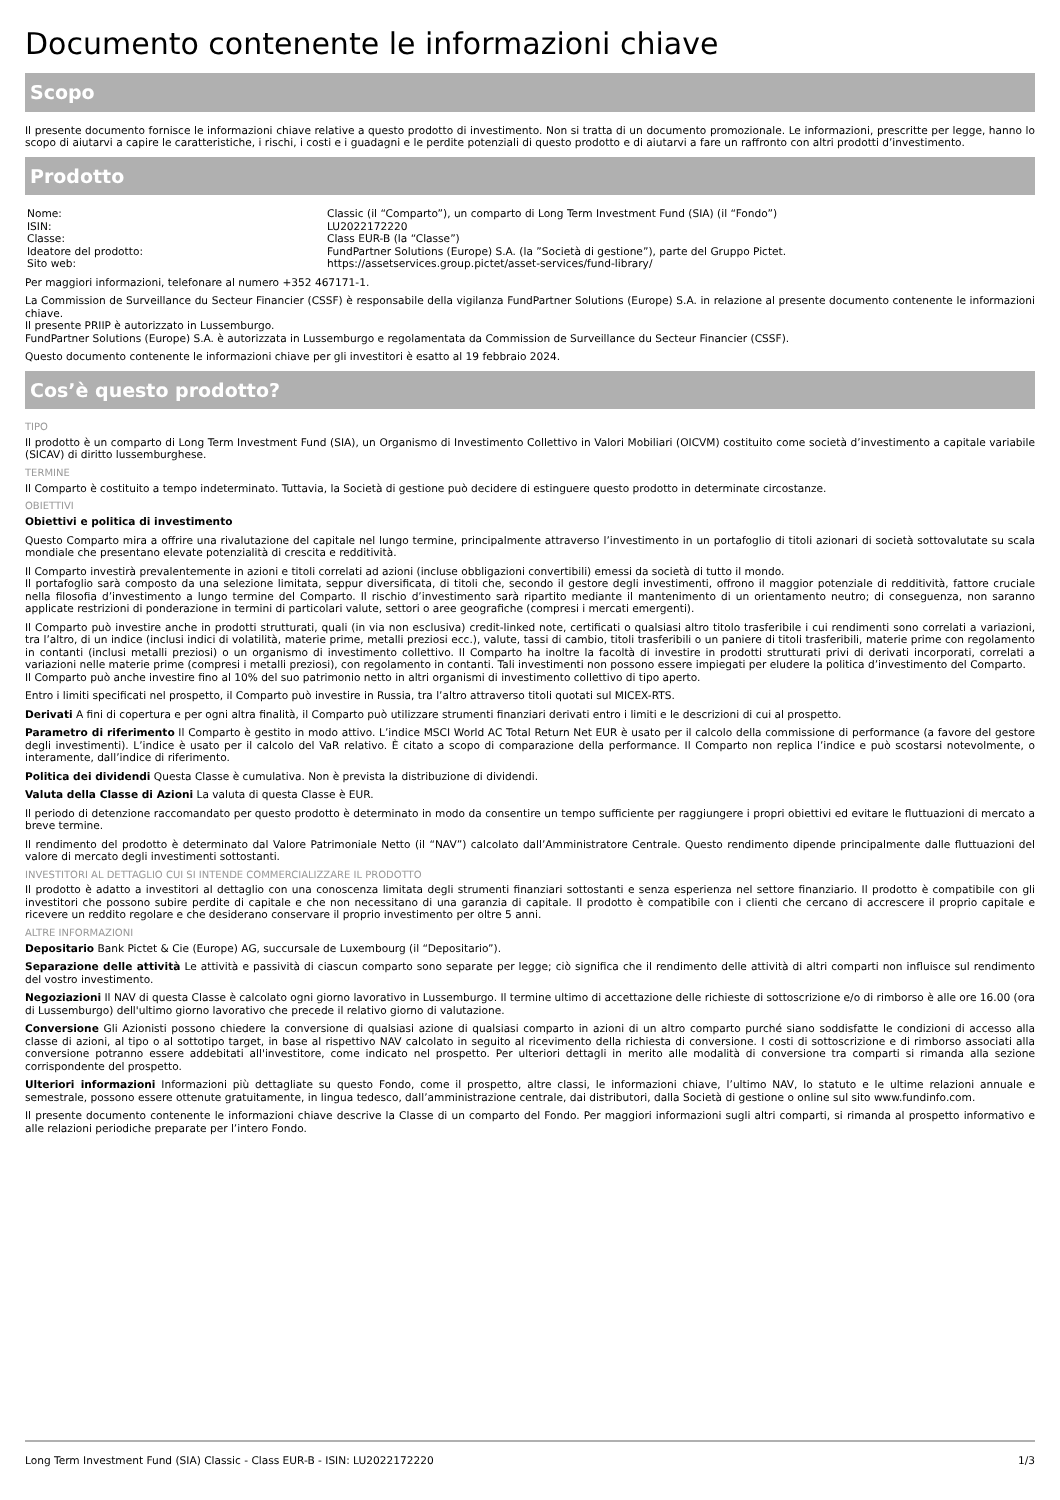Documento contenente le informazioni chiave
Scopo
Il presente documento fornisce le informazioni chiave relative a questo prodotto di investimento. Non si tratta di un documento promozionale. Le informazioni, prescritte per legge, hanno lo scopo di aiutarvi a capire le caratteristiche, i rischi, i costi e i guadagni e le perdite potenziali di questo prodotto e di aiutarvi a fare un raffronto con altri prodotti d’investimento.
Prodotto
| Nome: | Classic (il “Comparto”), un comparto di Long Term Investment Fund (SIA) (il “Fondo”) |
| ISIN: | LU2022172220 |
| Classe: | Class EUR-B (la “Classe”) |
| Ideatore del prodotto: | FundPartner Solutions (Europe) S.A. (la ”Società di gestione”), parte del Gruppo Pictet. |
| Sito web: | https://assetservices.group.pictet/asset-services/fund-library/ |
Per maggiori informazioni, telefonare al numero +352 467171-1.
La Commission de Surveillance du Secteur Financier (CSSF) è responsabile della vigilanza FundPartner Solutions (Europe) S.A. in relazione al presente documento contenente le informazioni chiave.
Il presente PRIIP è autorizzato in Lussemburgo.
FundPartner Solutions (Europe) S.A. è autorizzata in Lussemburgo e regolamentata da Commission de Surveillance du Secteur Financier (CSSF).
Questo documento contenente le informazioni chiave per gli investitori è esatto al 19 febbraio 2024.
Cos’è questo prodotto?
TIPO
Il prodotto è un comparto di Long Term Investment Fund (SIA), un Organismo di Investimento Collettivo in Valori Mobiliari (OICVM) costituito come società d’investimento a capitale variabile (SICAV) di diritto lussemburghese.
TERMINE
Il Comparto è costituito a tempo indeterminato. Tuttavia, la Società di gestione può decidere di estinguere questo prodotto in determinate circostanze.
OBIETTIVI
Obiettivi e politica di investimento
Questo Comparto mira a offrire una rivalutazione del capitale nel lungo termine, principalmente attraverso l’investimento in un portafoglio di titoli azionari di società sottovalutate su scala mondiale che presentano elevate potenzialità di crescita e redditività.
Il Comparto investirà prevalentemente in azioni e titoli correlati ad azioni (incluse obbligazioni convertibili) emessi da società di tutto il mondo.
Il portafoglio sarà composto da una selezione limitata, seppur diversificata, di titoli che, secondo il gestore degli investimenti, offrono il maggior potenziale di redditività, fattore cruciale nella filosofia d’investimento a lungo termine del Comparto. Il rischio d’investimento sarà ripartito mediante il mantenimento di un orientamento neutro; di conseguenza, non saranno applicate restrizioni di ponderazione in termini di particolari valute, settori o aree geografiche (compresi i mercati emergenti).
Il Comparto può investire anche in prodotti strutturati, quali (in via non esclusiva) credit-linked note, certificati o qualsiasi altro titolo trasferibile i cui rendimenti sono correlati a variazioni, tra l’altro, di un indice (inclusi indici di volatilità, materie prime, metalli preziosi ecc.), valute, tassi di cambio, titoli trasferibili o un paniere di titoli trasferibili, materie prime con regolamento in contanti (inclusi metalli preziosi) o un organismo di investimento collettivo. Il Comparto ha inoltre la facoltà di investire in prodotti strutturati privi di derivati incorporati, correlati a variazioni nelle materie prime (compresi i metalli preziosi), con regolamento in contanti. Tali investimenti non possono essere impiegati per eludere la politica d’investimento del Comparto.
Il Comparto può anche investire fino al 10% del suo patrimonio netto in altri organismi di investimento collettivo di tipo aperto.
Entro i limiti specificati nel prospetto, il Comparto può investire in Russia, tra l’altro attraverso titoli quotati sul MICEX-RTS.
Derivati A fini di copertura e per ogni altra finalità, il Comparto può utilizzare strumenti finanziari derivati entro i limiti e le descrizioni di cui al prospetto.
Parametro di riferimento Il Comparto è gestito in modo attivo. L’indice MSCI World AC Total Return Net EUR è usato per il calcolo della commissione di performance (a favore del gestore degli investimenti). L’indice è usato per il calcolo del VaR relativo. È citato a scopo di comparazione della performance. Il Comparto non replica l’indice e può scostarsi notevolmente, o interamente, dall’indice di riferimento.
Politica dei dividendi Questa Classe è cumulativa. Non è prevista la distribuzione di dividendi.
Valuta della Classe di Azioni La valuta di questa Classe è EUR.
Il periodo di detenzione raccomandato per questo prodotto è determinato in modo da consentire un tempo sufficiente per raggiungere i propri obiettivi ed evitare le fluttuazioni di mercato a breve termine.
Il rendimento del prodotto è determinato dal Valore Patrimoniale Netto (il “NAV”) calcolato dall’Amministratore Centrale. Questo rendimento dipende principalmente dalle fluttuazioni del valore di mercato degli investimenti sottostanti.
INVESTITORI AL DETTAGLIO CUI SI INTENDE COMMERCIALIZZARE IL PRODOTTO
Il prodotto è adatto a investitori al dettaglio con una conoscenza limitata degli strumenti finanziari sottostanti e senza esperienza nel settore finanziario. Il prodotto è compatibile con gli investitori che possono subire perdite di capitale e che non necessitano di una garanzia di capitale. Il prodotto è compatibile con i clienti che cercano di accrescere il proprio capitale e ricevere un reddito regolare e che desiderano conservare il proprio investimento per oltre 5 anni.
ALTRE INFORMAZIONI
Depositario Bank Pictet & Cie (Europe) AG, succursale de Luxembourg (il “Depositario”).
Separazione delle attività Le attività e passività di ciascun comparto sono separate per legge; ciò significa che il rendimento delle attività di altri comparti non influisce sul rendimento del vostro investimento.
Negoziazioni Il NAV di questa Classe è calcolato ogni giorno lavorativo in Lussemburgo. Il termine ultimo di accettazione delle richieste di sottoscrizione e/o di rimborso è alle ore 16.00 (ora di Lussemburgo) dell'ultimo giorno lavorativo che precede il relativo giorno di valutazione.
Conversione Gli Azionisti possono chiedere la conversione di qualsiasi azione di qualsiasi comparto in azioni di un altro comparto purché siano soddisfatte le condizioni di accesso alla classe di azioni, al tipo o al sottotipo target, in base al rispettivo NAV calcolato in seguito al ricevimento della richiesta di conversione. I costi di sottoscrizione e di rimborso associati alla conversione potranno essere addebitati all'investitore, come indicato nel prospetto. Per ulteriori dettagli in merito alle modalità di conversione tra comparti si rimanda alla sezione corrispondente del prospetto.
Ulteriori informazioni Informazioni più dettagliate su questo Fondo, come il prospetto, altre classi, le informazioni chiave, l’ultimo NAV, lo statuto e le ultime relazioni annuale e semestrale, possono essere ottenute gratuitamente, in lingua tedesco, dall’amministrazione centrale, dai distributori, dalla Società di gestione o online sul sito www.fundinfo.com.
Il presente documento contenente le informazioni chiave descrive la Classe di un comparto del Fondo. Per maggiori informazioni sugli altri comparti, si rimanda al prospetto informativo e alle relazioni periodiche preparate per l’intero Fondo.
Long Term Investment Fund (SIA) Classic - Class EUR-B - ISIN: LU2022172220 1/3